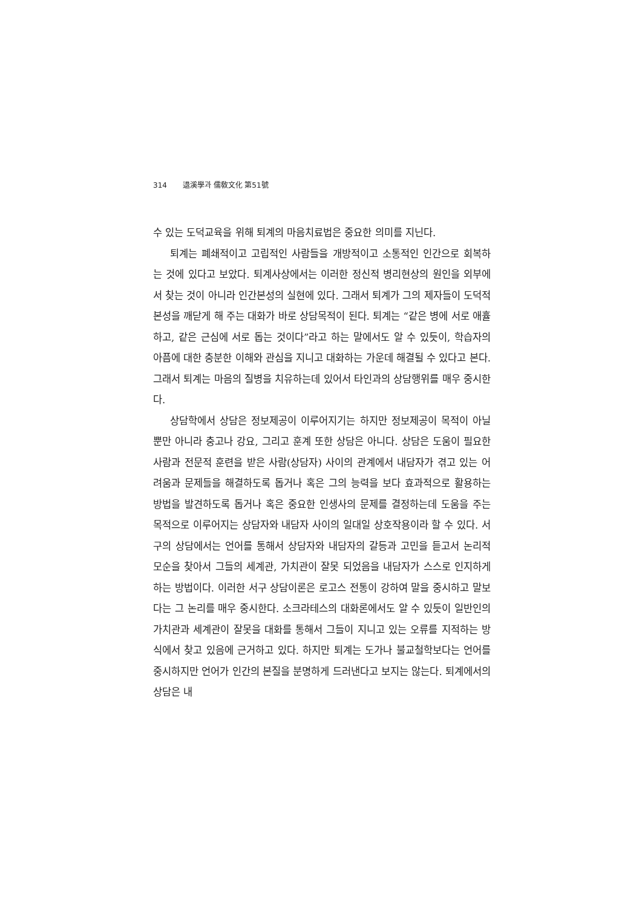314 退溪學과 儒敎文化 第51號
수 있는 도덕교육을 위해 퇴계의 마음치료법은 중요한 의미를 지닌다.
퇴계는 폐쇄적이고 고립적인 사람들을 개방적이고 소통적인 인간으로 회복하는 것에 있다고 보았다. 퇴계사상에서는 이러한 정신적 병리현상의 원인을 외부에서 찾는 것이 아니라 인간본성의 실현에 있다. 그래서 퇴계가 그의 제자들이 도덕적 본성을 깨닫게 해 주는 대화가 바로 상담목적이 된다. 퇴계는 “같은 병에 서로 애휼하고, 같은 근심에 서로 돕는 것이다”라고 하는 말에서도 알 수 있듯이, 학습자의 아픔에 대한 충분한 이해와 관심을 지니고 대화하는 가운데 해결될 수 있다고 본다. 그래서 퇴계는 마음의 질병을 치유하는데 있어서 타인과의 상담행위를 매우 중시한다.
상담학에서 상담은 정보제공이 이루어지기는 하지만 정보제공이 목적이 아닐 뿐만 아니라 충고나 강요, 그리고 훈계 또한 상담은 아니다. 상담은 도움이 필요한 사람과 전문적 훈련을 받은 사람(상담자) 사이의 관계에서 내담자가 겪고 있는 어려움과 문제들을 해결하도록 돕거나 혹은 그의 능력을 보다 효과적으로 활용하는 방법을 발견하도록 돕거나 혹은 중요한 인생사의 문제를 결정하는데 도움을 주는 목적으로 이루어지는 상담자와 내담자 사이의 일대일 상호작용이라 할 수 있다. 서구의 상담에서는 언어를 통해서 상담자와 내담자의 갈등과 고민을 듣고서 논리적 모순을 찾아서 그들의 세계관, 가치관이 잘못 되었음을 내담자가 스스로 인지하게 하는 방법이다. 이러한 서구 상담이론은 로고스 전통이 강하여 말을 중시하고 말보다는 그 논리를 매우 중시한다. 소크라테스의 대화론에서도 알 수 있듯이 일반인의 가치관과 세계관이 잘못을 대화를 통해서 그들이 지니고 있는 오류를 지적하는 방식에서 찾고 있음에 근거하고 있다. 하지만 퇴계는 도가나 불교철학보다는 언어를 중시하지만 언어가 인간의 본질을 분명하게 드러낸다고 보지는 않는다. 퇴계에서의 상담은 내